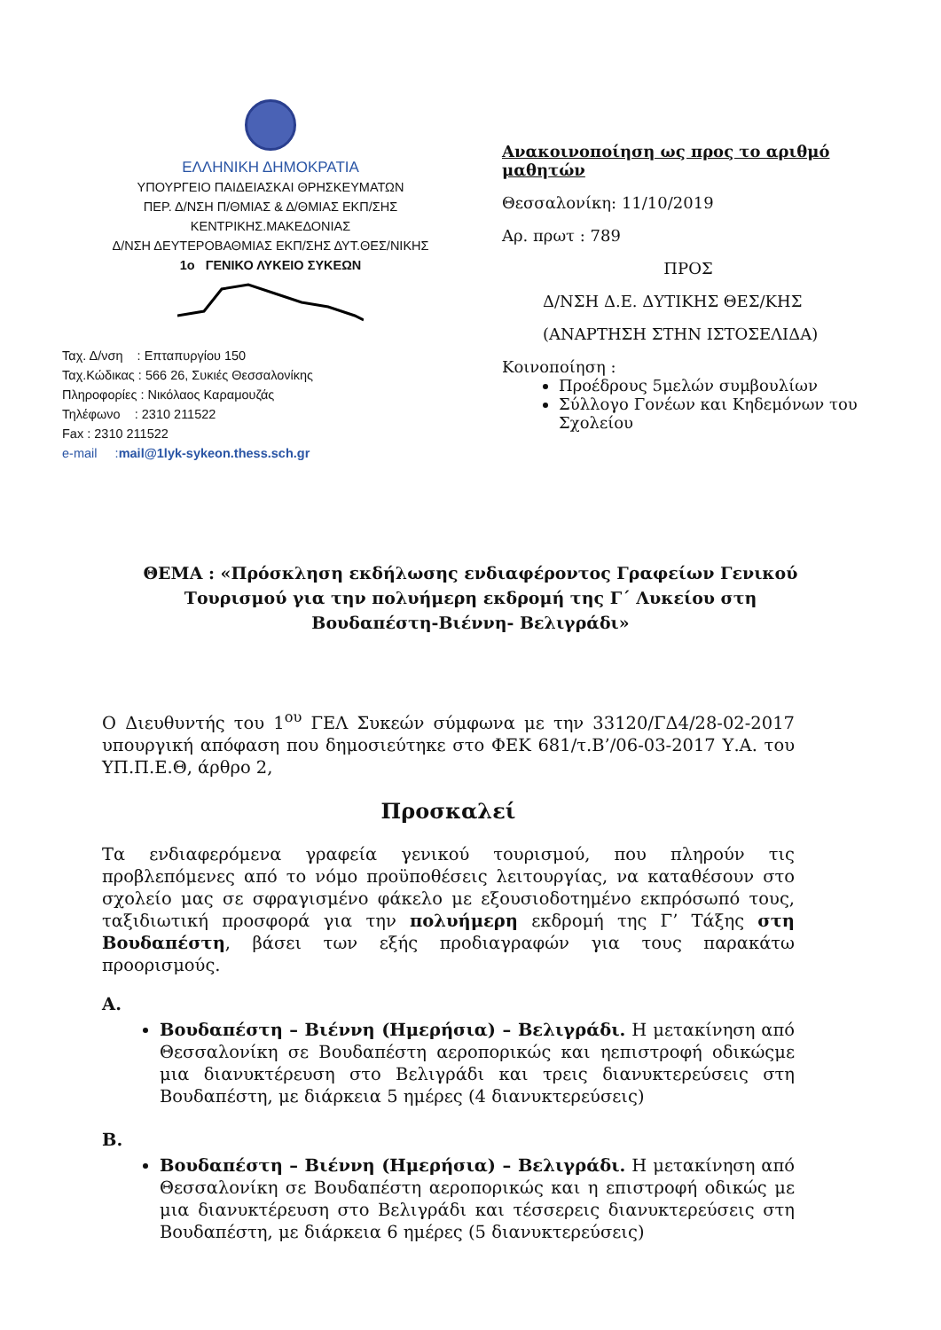ΕΛΛΗΝΙΚΗ ΔΗΜΟΚΡΑΤΙΑ
ΥΠΟΥΡΓΕΙΟ ΠΑΙΔΕΙΑΣΚΑΙ ΘΡΗΣΚΕΥΜΑΤΩΝ
ΠΕΡ. Δ/ΝΣΗ Π/ΘΜΙΑΣ & Δ/ΘΜΙΑΣ ΕΚΠ/ΣΗΣ
ΚΕΝΤΡΙΚΗΣ.ΜΑΚΕΔΟΝΙΑΣ
Δ/ΝΣΗ ΔΕΥΤΕΡΟΒΑΘΜΙΑΣ ΕΚΠ/ΣΗΣ ΔΥΤ.ΘΕΣ/ΝΙΚΗΣ
1ο ΓΕΝΙΚΟ ΛΥΚΕΙΟ ΣΥΚΕΩΝ
Ταχ. Δ/νση : Επταπυργίου 150
Ταχ.Κώδικας : 566 26, Συκιές Θεσσαλονίκης
Πληροφορίες : Νικόλαος Καραμουζάς
Τηλέφωνο : 2310 211522
Fax : 2310 211522
e-mail :mail@1lyk-sykeon.thess.sch.gr
Ανακοινοποίηση ως προς το αριθμό μαθητών
Θεσσαλονίκη: 11/10/2019
Αρ. πρωτ : 789
ΠΡΟΣ
Δ/ΝΣΗ Δ.Ε. ΔΥΤΙΚΗΣ ΘΕΣ/ΚΗΣ
(ΑΝΑΡΤΗΣΗ ΣΤΗΝ ΙΣΤΟΣΕΛΙΔΑ)
Κοινοποίηση :
Προέδρους 5μελών συμβουλίων
Σύλλογο Γονέων και Κηδεμόνων του Σχολείου
ΘΕΜΑ : «Πρόσκληση εκδήλωσης ενδιαφέροντος Γραφείων Γενικού Τουρισμού για την πολυήμερη εκδρομή της Γ΄ Λυκείου στη Βουδαπέστη-Βιέννη- Βελιγράδι»
Ο Διευθυντής του 1<sup>ου</sup> ΓΕΛ Συκεών σύμφωνα με την 33120/ΓΔ4/28-02-2017 υπουργική απόφαση που δημοσιεύτηκε στο ΦΕΚ 681/τ.Β’/06-03-2017 Υ.Α. του ΥΠ.Π.Ε.Θ, άρθρο 2,
Προσκαλεί
Τα ενδιαφερόμενα γραφεία γενικού τουρισμού, που πληρούν τις προβλεπόμενες από το νόμο προϋποθέσεις λειτουργίας, να καταθέσουν στο σχολείο μας σε σφραγισμένο φάκελο με εξουσιοδοτημένο εκπρόσωπό τους, ταξιδιωτική προσφορά για την πολυήμερη εκδρομή της Γ’ Τάξης στη Βουδαπέστη, βάσει των εξής προδιαγραφών για τους παρακάτω προορισμούς.
Α.
Βουδαπέστη – Βιέννη (Ημερήσια) – Βελιγράδι. Η μετακίνηση από Θεσσαλονίκη σε Βουδαπέστη αεροπορικώς και ηεπιστροφή οδικώςμε μια διανυκτέρευση στο Βελιγράδι και τρεις διανυκτερεύσεις στη Βουδαπέστη, με διάρκεια 5 ημέρες (4 διανυκτερεύσεις)
Β.
Βουδαπέστη – Βιέννη (Ημερήσια) – Βελιγράδι. Η μετακίνηση από Θεσσαλονίκη σε Βουδαπέστη αεροπορικώς και η επιστροφή οδικώς με μια διανυκτέρευση στο Βελιγράδι και τέσσερεις διανυκτερεύσεις στη Βουδαπέστη, με διάρκεια 6 ημέρες (5 διανυκτερεύσεις)